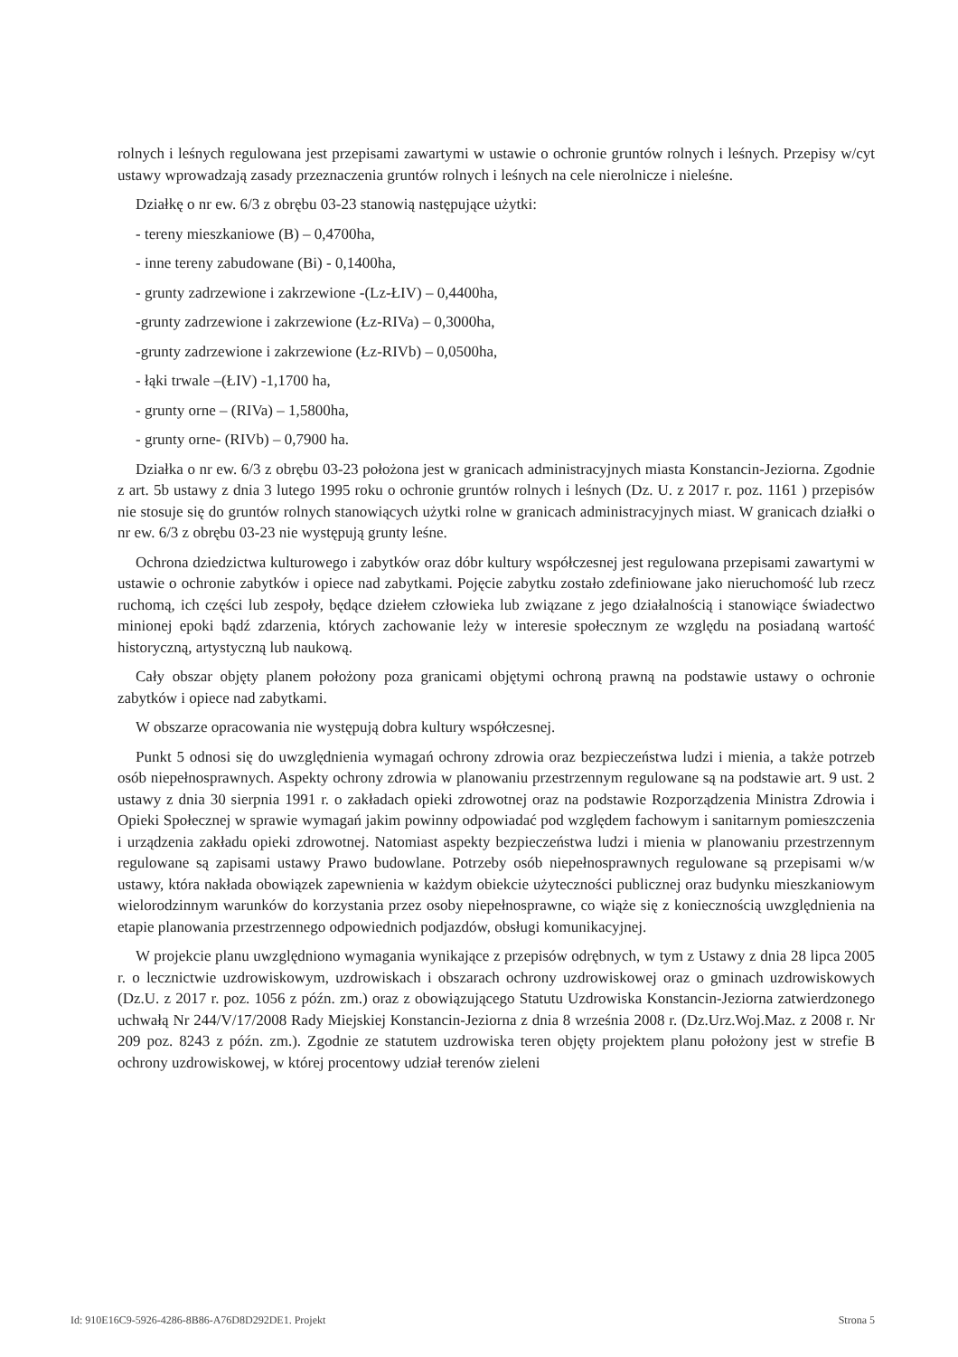rolnych i leśnych regulowana jest przepisami zawartymi w ustawie o ochronie gruntów rolnych i leśnych. Przepisy w/cyt ustawy wprowadzają zasady przeznaczenia gruntów rolnych i leśnych na cele nierolnicze i nieleśne.
Działkę o nr ew. 6/3 z obrębu 03-23 stanowią następujące użytki:
- tereny mieszkaniowe (B) – 0,4700ha,
- inne tereny zabudowane (Bi) - 0,1400ha,
- grunty zadrzewione i zakrzewione -(Lz-ŁIV) – 0,4400ha,
-grunty zadrzewione i zakrzewione (Łz-RIVa) – 0,3000ha,
-grunty zadrzewione i zakrzewione (Łz-RIVb) – 0,0500ha,
- łąki trwale –(ŁIV) -1,1700 ha,
- grunty orne – (RIVa) – 1,5800ha,
- grunty orne- (RIVb) – 0,7900 ha.
Działka o nr ew. 6/3 z obrębu 03-23 położona jest w granicach administracyjnych miasta Konstancin-Jeziorna. Zgodnie z art. 5b ustawy z dnia 3 lutego 1995 roku o ochronie gruntów rolnych i leśnych (Dz. U. z 2017 r. poz. 1161 ) przepisów nie stosuje się do gruntów rolnych stanowiących użytki rolne w granicach administracyjnych miast. W granicach działki o nr ew. 6/3 z obrębu 03-23 nie występują grunty leśne.
Ochrona dziedzictwa kulturowego i zabytków oraz dóbr kultury współczesnej jest regulowana przepisami zawartymi w ustawie o ochronie zabytków i opiece nad zabytkami. Pojęcie zabytku zostało zdefiniowane jako nieruchomość lub rzecz ruchomą, ich części lub zespoły, będące dziełem człowieka lub związane z jego działalnością i stanowiące świadectwo minionej epoki bądź zdarzenia, których zachowanie leży w interesie społecznym ze względu na posiadaną wartość historyczną, artystyczną lub naukową.
Cały obszar objęty planem położony poza granicami objętymi ochroną prawną na podstawie ustawy o ochronie zabytków i opiece nad zabytkami.
W obszarze opracowania nie występują dobra kultury współczesnej.
Punkt 5 odnosi się do uwzględnienia wymagań ochrony zdrowia oraz bezpieczeństwa ludzi i mienia, a także potrzeb osób niepełnosprawnych. Aspekty ochrony zdrowia w planowaniu przestrzennym regulowane są na podstawie art. 9 ust. 2 ustawy z dnia 30 sierpnia 1991 r. o zakładach opieki zdrowotnej oraz na podstawie Rozporządzenia Ministra Zdrowia i Opieki Społecznej w sprawie wymagań jakim powinny odpowiadać pod względem fachowym i sanitarnym pomieszczenia i urządzenia zakładu opieki zdrowotnej. Natomiast aspekty bezpieczeństwa ludzi i mienia w planowaniu przestrzennym regulowane są zapisami ustawy Prawo budowlane. Potrzeby osób niepełnosprawnych regulowane są przepisami w/w ustawy, która nakłada obowiązek zapewnienia w każdym obiekcie użyteczności publicznej oraz budynku mieszkaniowym wielorodzinnym warunków do korzystania przez osoby niepełnosprawne, co wiąże się z koniecznością uwzględnienia na etapie planowania przestrzennego odpowiednich podjazdów, obsługi komunikacyjnej.
W projekcie planu uwzględniono wymagania wynikające z przepisów odrębnych, w tym z Ustawy z dnia 28 lipca 2005 r. o lecznictwie uzdrowiskowym, uzdrowiskach i obszarach ochrony uzdrowiskowej oraz o gminach uzdrowiskowych (Dz.U. z 2017 r. poz. 1056 z późn. zm.) oraz z obowiązującego Statutu Uzdrowiska Konstancin-Jeziorna zatwierdzonego uchwałą Nr 244/V/17/2008 Rady Miejskiej Konstancin-Jeziorna z dnia 8 września 2008 r. (Dz.Urz.Woj.Maz. z 2008 r. Nr 209 poz. 8243 z późn. zm.). Zgodnie ze statutem uzdrowiska teren objęty projektem planu położony jest w strefie B ochrony uzdrowiskowej, w której procentowy udział terenów zieleni
Id: 910E16C9-5926-4286-8B86-A76D8D292DE1. Projekt Strona 5